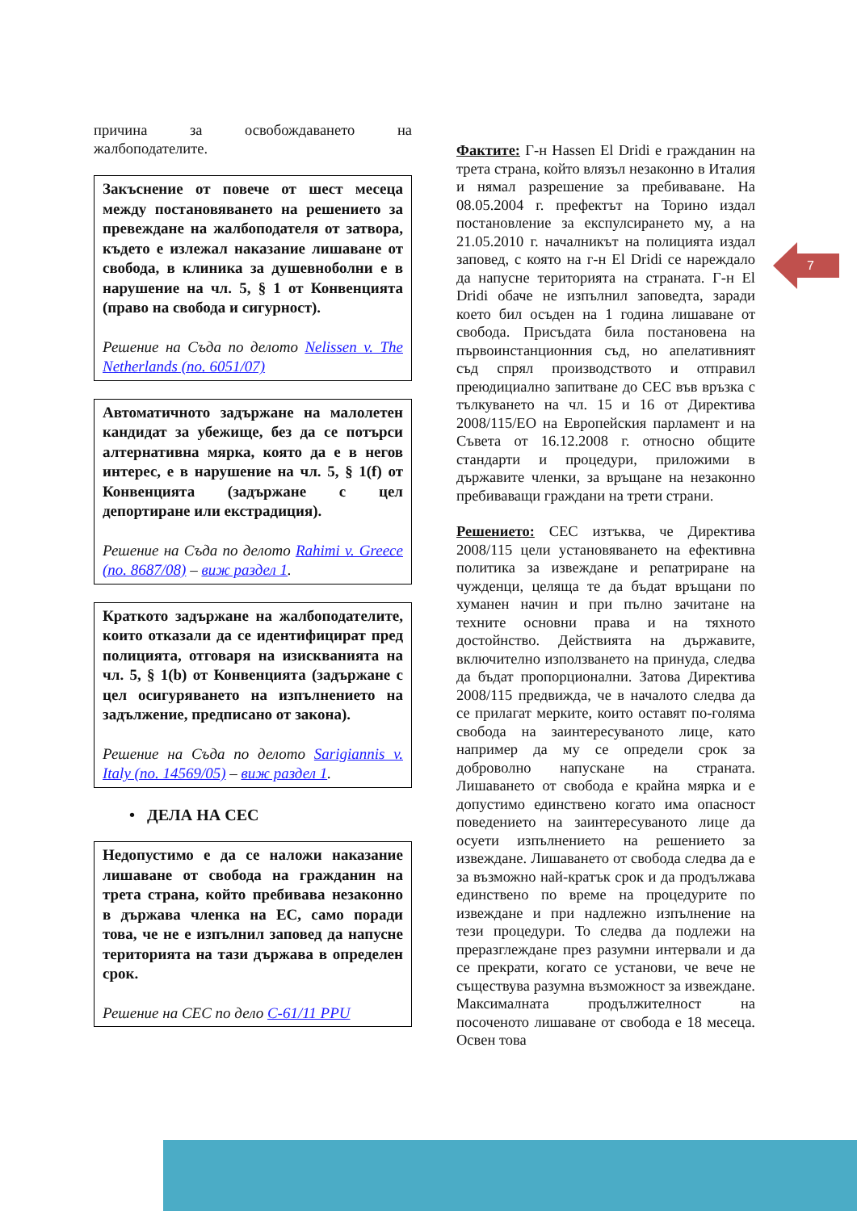7
причина за освобождаването на жалбоподателите.
Закъснение от повече от шест месеца между постановяването на решението за превеждане на жалбоподателя от затвора, където е излежал наказание лишаване от свобода, в клиника за душевноболни е в нарушение на чл. 5, § 1 от Конвенцията (право на свобода и сигурност).
Решение на Съда по делото Nelissen v. The Netherlands (no. 6051/07)
Автоматичното задържане на малолетен кандидат за убежище, без да се потърси алтернативна мярка, която да е в негов интерес, е в нарушение на чл. 5, § 1(f) от Конвенцията (задържане с цел депортиране или екстрадиция).
Решение на Съда по делото Rahimi v. Greece (no. 8687/08) – виж раздел 1.
Краткото задържане на жалбоподателите, които отказали да се идентифицират пред полицията, отговаря на изискванията на чл. 5, § 1(b) от Конвенцията (задържане с цел осигуряването на изпълнението на задължение, предписано от закона).
Решение на Съда по делото Sarigiannis v. Italy (no. 14569/05) – виж раздел 1.
• ДЕЛА НА СЕС
Недопустимо е да се наложи наказание лишаване от свобода на гражданин на трета страна, който пребивава незаконно в държава членка на ЕС, само поради това, че не е изпълнил заповед да напусне територията на тази държава в определен срок.
Решение на СЕС по дело C-61/11 PPU
Фактите: Г-н Hassen El Dridi е гражданин на трета страна, който влязъл незаконно в Италия и нямал разрешение за пребиваване. На 08.05.2004 г. префектът на Торино издал постановление за експулсирането му, а на 21.05.2010 г. началникът на полицията издал заповед, с която на г-н El Dridi се нареждало да напусне територията на страната. Г-н El Dridi обаче не изпълнил заповедта, заради което бил осъден на 1 година лишаване от свобода. Присъдата била постановена на първоинстанционния съд, но апелативният съд спрял производството и отправил преюдициално запитване до СЕС във връзка с тълкуването на чл. 15 и 16 от Директива 2008/115/ЕО на Европейския парламент и на Съвета от 16.12.2008 г. относно общите стандарти и процедури, приложими в държавите членки, за връщане на незаконно пребиваващи граждани на трети страни.
Решението: СЕС изтъква, че Директива 2008/115 цели установяването на ефективна политика за извеждане и репатриране на чужденци, целяща те да бъдат връщани по хуманен начин и при пълно зачитане на техните основни права и на тяхното достойнство. Действията на държавите, включително използването на принуда, следва да бъдат пропорционални. Затова Директива 2008/115 предвижда, че в началото следва да се прилагат мерките, които оставят по-голяма свобода на заинтересуваното лице, като например да му се определи срок за доброволно напускане на страната. Лишаването от свобода е крайна мярка и е допустимо единствено когато има опасност поведението на заинтересуваното лице да осуети изпълнението на решението за извеждане. Лишаването от свобода следва да е за възможно най-кратък срок и да продължава единствено по време на процедурите по извеждане и при надлежно изпълнение на тези процедури. То следва да подлежи на преразглеждане през разумни интервали и да се прекрати, когато се установи, че вече не съществува разумна възможност за извеждане. Максималната продължителност на посоченото лишаване от свобода е 18 месеца. Освен това